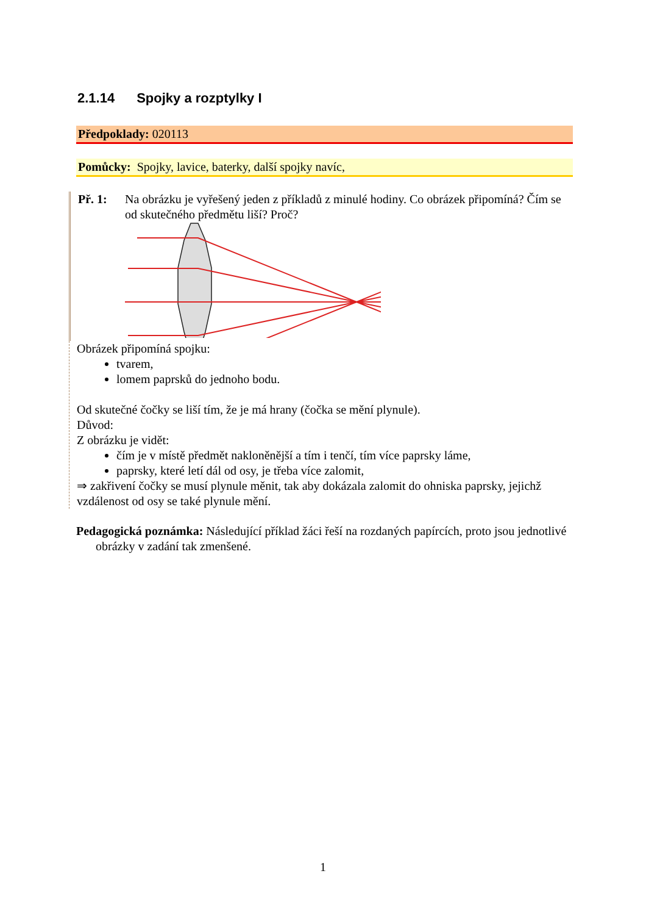2.1.14 Spojky a rozptylky I
Předpoklady: 020113
Pomůcky: Spojky, lavice, baterky, další spojky navíc,
Př. 1: Na obrázku je vyřešený jeden z příkladů z minulé hodiny. Co obrázek připomíná? Čím se od skutečného předmětu liší? Proč?
Obrázek připomíná spojku:
tvarem,
lomem paprsků do jednoho bodu.
Od skutečné čočky se liší tím, že je má hrany (čočka se mění plynule).
Důvod:
Z obrázku je vidět:
čím je v místě předmět nakloněnější a tím i tenčí, tím více paprsky láme,
paprsky, které letí dál od osy, je třeba více zalomit,
⇒ zakřivení čočky se musí plynule měnit, tak aby dokázala zalomit do ohniska paprsky, jejichž vzdálenost od osy se také plynule mění.
Pedagogická poznámka: Následující příklad žáci řeší na rozdaných papírcích, proto jsou jednotlivé obrázky v zadání tak zmenšené.
1